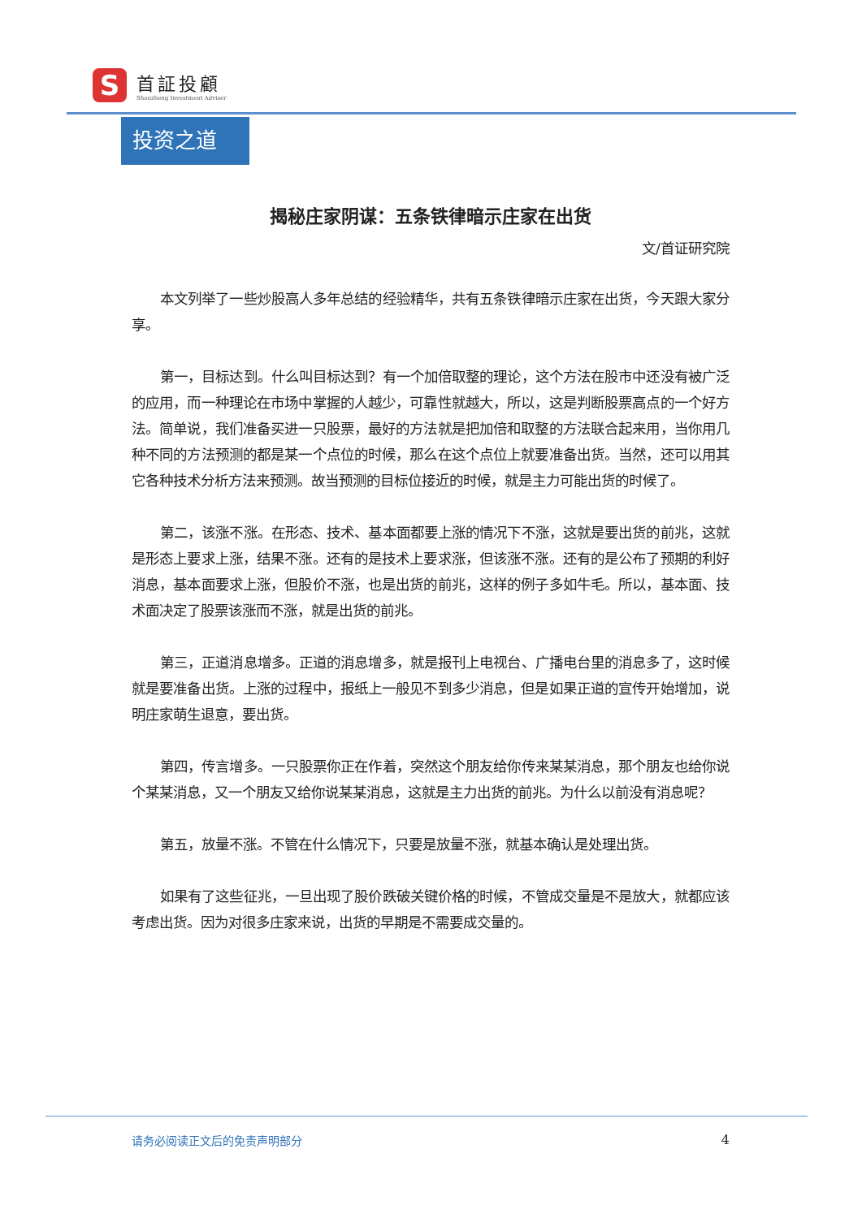S
首証投顧
Shouzheng Investment Adviser
投资之道
揭秘庄家阴谋：五条铁律暗示庄家在出货
文/首证研究院
本文列举了一些炒股高人多年总结的经验精华，共有五条铁律暗示庄家在出货，今天跟大家分享。
第一，目标达到。什么叫目标达到？有一个加倍取整的理论，这个方法在股市中还没有被广泛的应用，而一种理论在市场中掌握的人越少，可靠性就越大，所以，这是判断股票高点的一个好方法。简单说，我们准备买进一只股票，最好的方法就是把加倍和取整的方法联合起来用，当你用几种不同的方法预测的都是某一个点位的时候，那么在这个点位上就要准备出货。当然，还可以用其它各种技术分析方法来预测。故当预测的目标位接近的时候，就是主力可能出货的时候了。
第二，该涨不涨。在形态、技术、基本面都要上涨的情况下不涨，这就是要出货的前兆，这就是形态上要求上涨，结果不涨。还有的是技术上要求涨，但该涨不涨。还有的是公布了预期的利好消息，基本面要求上涨，但股价不涨，也是出货的前兆，这样的例子多如牛毛。所以，基本面、技术面决定了股票该涨而不涨，就是出货的前兆。
第三，正道消息增多。正道的消息增多，就是报刊上电视台、广播电台里的消息多了，这时候就是要准备出货。上涨的过程中，报纸上一般见不到多少消息，但是如果正道的宣传开始增加，说明庄家萌生退意，要出货。
第四，传言增多。一只股票你正在作着，突然这个朋友给你传来某某消息，那个朋友也给你说个某某消息，又一个朋友又给你说某某消息，这就是主力出货的前兆。为什么以前没有消息呢？
第五，放量不涨。不管在什么情况下，只要是放量不涨，就基本确认是处理出货。
如果有了这些征兆，一旦出现了股价跌破关键价格的时候，不管成交量是不是放大，就都应该考虑出货。因为对很多庄家来说，出货的早期是不需要成交量的。
请务必阅读正文后的免责声明部分 4